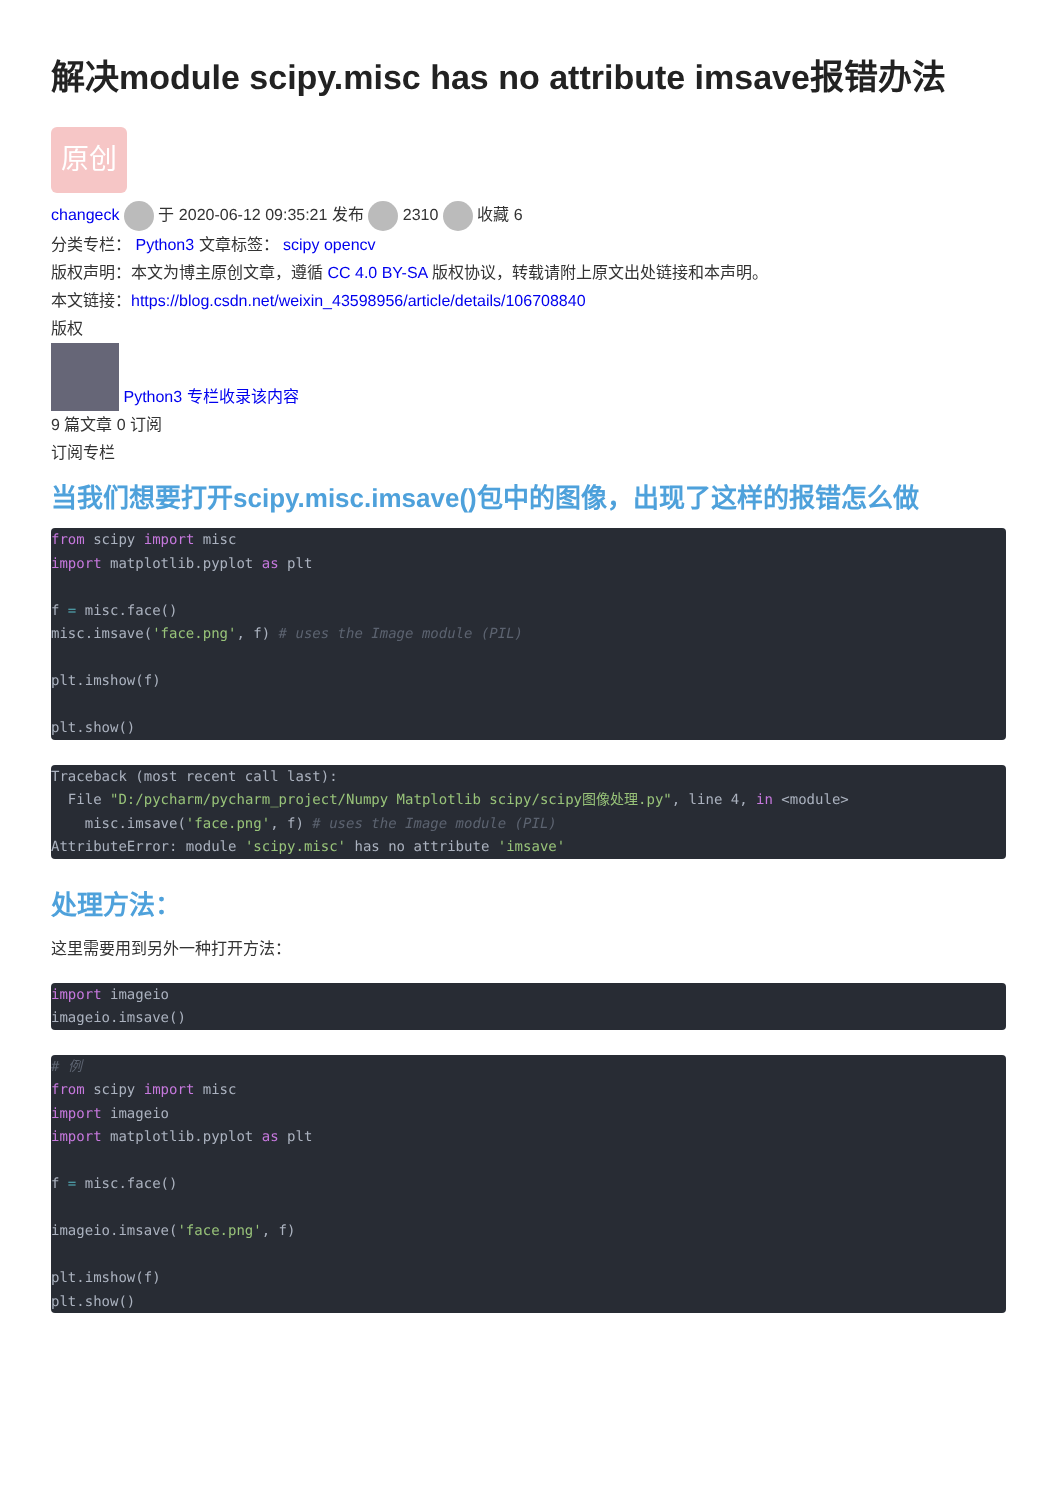解决module scipy.misc has no attribute imsave报错办法
原创
changeck 于 2020-06-12 09:35:21 发布 2310 收藏 6
分类专栏： Python3 文章标签： scipy opencv
版权声明：本文为博主原创文章，遵循 CC 4.0 BY-SA 版权协议，转载请附上原文出处链接和本声明。
本文链接：https://blog.csdn.net/weixin_43598956/article/details/106708840
版权
Python3 专栏收录该内容
9 篇文章 0 订阅
订阅专栏
当我们想要打开scipy.misc.imsave()包中的图像，出现了这样的报错怎么做
from scipy import misc
import matplotlib.pyplot as plt

f = misc.face()
misc.imsave('face.png', f) # uses the Image module (PIL)

plt.imshow(f)

plt.show()
Traceback (most recent call last):
  File "D:/pycharm/pycharm_project/Numpy Matplotlib scipy/scipy图像处理.py", line 4, in <module>
    misc.imsave('face.png', f) # uses the Image module (PIL)
AttributeError: module 'scipy.misc' has no attribute 'imsave'
处理方法：
这里需要用到另外一种打开方法：
import imageio
imageio.imsave()
# 例
from scipy import misc
import imageio
import matplotlib.pyplot as plt

f = misc.face()

imageio.imsave('face.png', f)

plt.imshow(f)
plt.show()